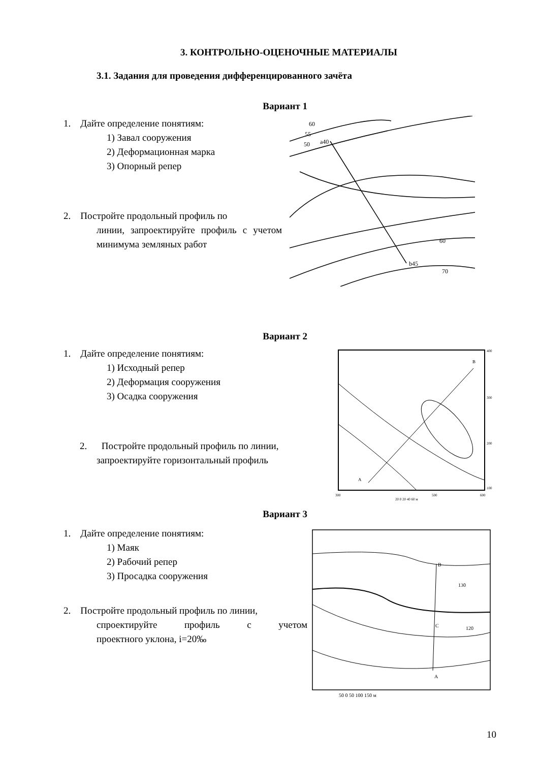3. КОНТРОЛЬНО-ОЦЕНОЧНЫЕ МАТЕРИАЛЫ
3.1. Задания для проведения дифференцированного зачёта
Вариант 1
1. Дайте определение понятиям:
1) Завал сооружения
2) Деформационная марка
3) Опорный репер
2. Постройте продольный профиль по
линии, запроектируйте профиль с учетом минимума земляных работ
60
55
50
a40
b45
60
70
Вариант 2
1. Дайте определение понятиям:
1) Исходный репер
2) Деформация сооружения
3) Осадка сооружения
2. Постройте продольный профиль по линии,
запроектируйте горизонтальный профиль
B
A
300
500
600
20 0 20 40 60 м
400
300
200
100
Вариант 3
1. Дайте определение понятиям:
1) Маяк
2) Рабочий репер
3) Просадка сооружения
2. Постройте продольный профиль по линии,
спроектируйте профиль с учетом
проектного уклона, i=20‰
B
A
C
130
120
50 0 50 100 150 м
10